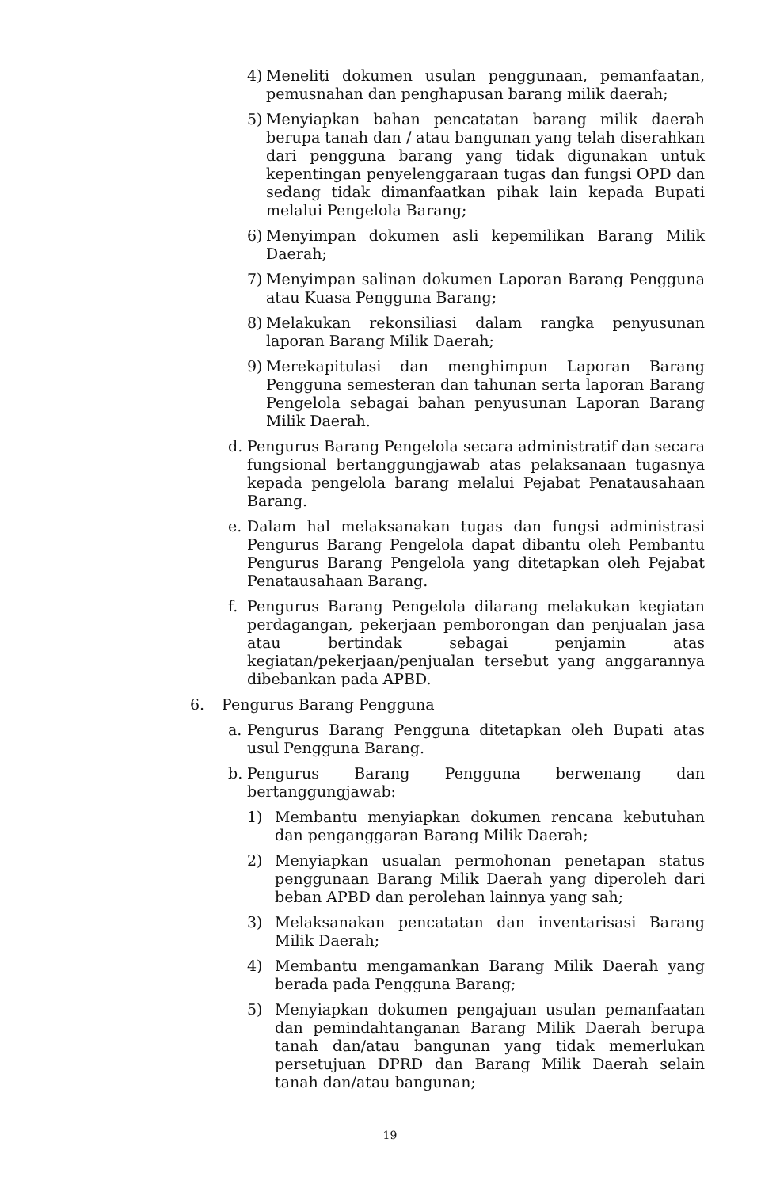4) Meneliti dokumen usulan penggunaan, pemanfaatan, pemusnahan dan penghapusan barang milik daerah;
5) Menyiapkan bahan pencatatan barang milik daerah berupa tanah dan / atau bangunan yang telah diserahkan dari pengguna barang yang tidak digunakan untuk kepentingan penyelenggaraan tugas dan fungsi OPD dan sedang tidak dimanfaatkan pihak lain kepada Bupati melalui Pengelola Barang;
6) Menyimpan dokumen asli kepemilikan Barang Milik Daerah;
7) Menyimpan salinan dokumen Laporan Barang Pengguna atau Kuasa Pengguna Barang;
8) Melakukan rekonsiliasi dalam rangka penyusunan laporan Barang Milik Daerah;
9) Merekapitulasi dan menghimpun Laporan Barang Pengguna semesteran dan tahunan serta laporan Barang Pengelola sebagai bahan penyusunan Laporan Barang Milik Daerah.
d. Pengurus Barang Pengelola secara administratif dan secara fungsional bertanggungjawab atas pelaksanaan tugasnya kepada pengelola barang melalui Pejabat Penatausahaan Barang.
e. Dalam hal melaksanakan tugas dan fungsi administrasi Pengurus Barang Pengelola dapat dibantu oleh Pembantu Pengurus Barang Pengelola yang ditetapkan oleh Pejabat Penatausahaan Barang.
f. Pengurus Barang Pengelola dilarang melakukan kegiatan perdagangan, pekerjaan pemborongan dan penjualan jasa atau bertindak sebagai penjamin atas kegiatan/pekerjaan/penjualan tersebut yang anggarannya dibebankan pada APBD.
6. Pengurus Barang Pengguna
a. Pengurus Barang Pengguna ditetapkan oleh Bupati atas usul Pengguna Barang.
b. Pengurus Barang Pengguna berwenang dan bertanggungjawab:
1) Membantu menyiapkan dokumen rencana kebutuhan dan penganggaran Barang Milik Daerah;
2) Menyiapkan usualan permohonan penetapan status penggunaan Barang Milik Daerah yang diperoleh dari beban APBD dan perolehan lainnya yang sah;
3) Melaksanakan pencatatan dan inventarisasi Barang Milik Daerah;
4) Membantu mengamankan Barang Milik Daerah yang berada pada Pengguna Barang;
5) Menyiapkan dokumen pengajuan usulan pemanfaatan dan pemindahtanganan Barang Milik Daerah berupa tanah dan/atau bangunan yang tidak memerlukan persetujuan DPRD dan Barang Milik Daerah selain tanah dan/atau bangunan;
19